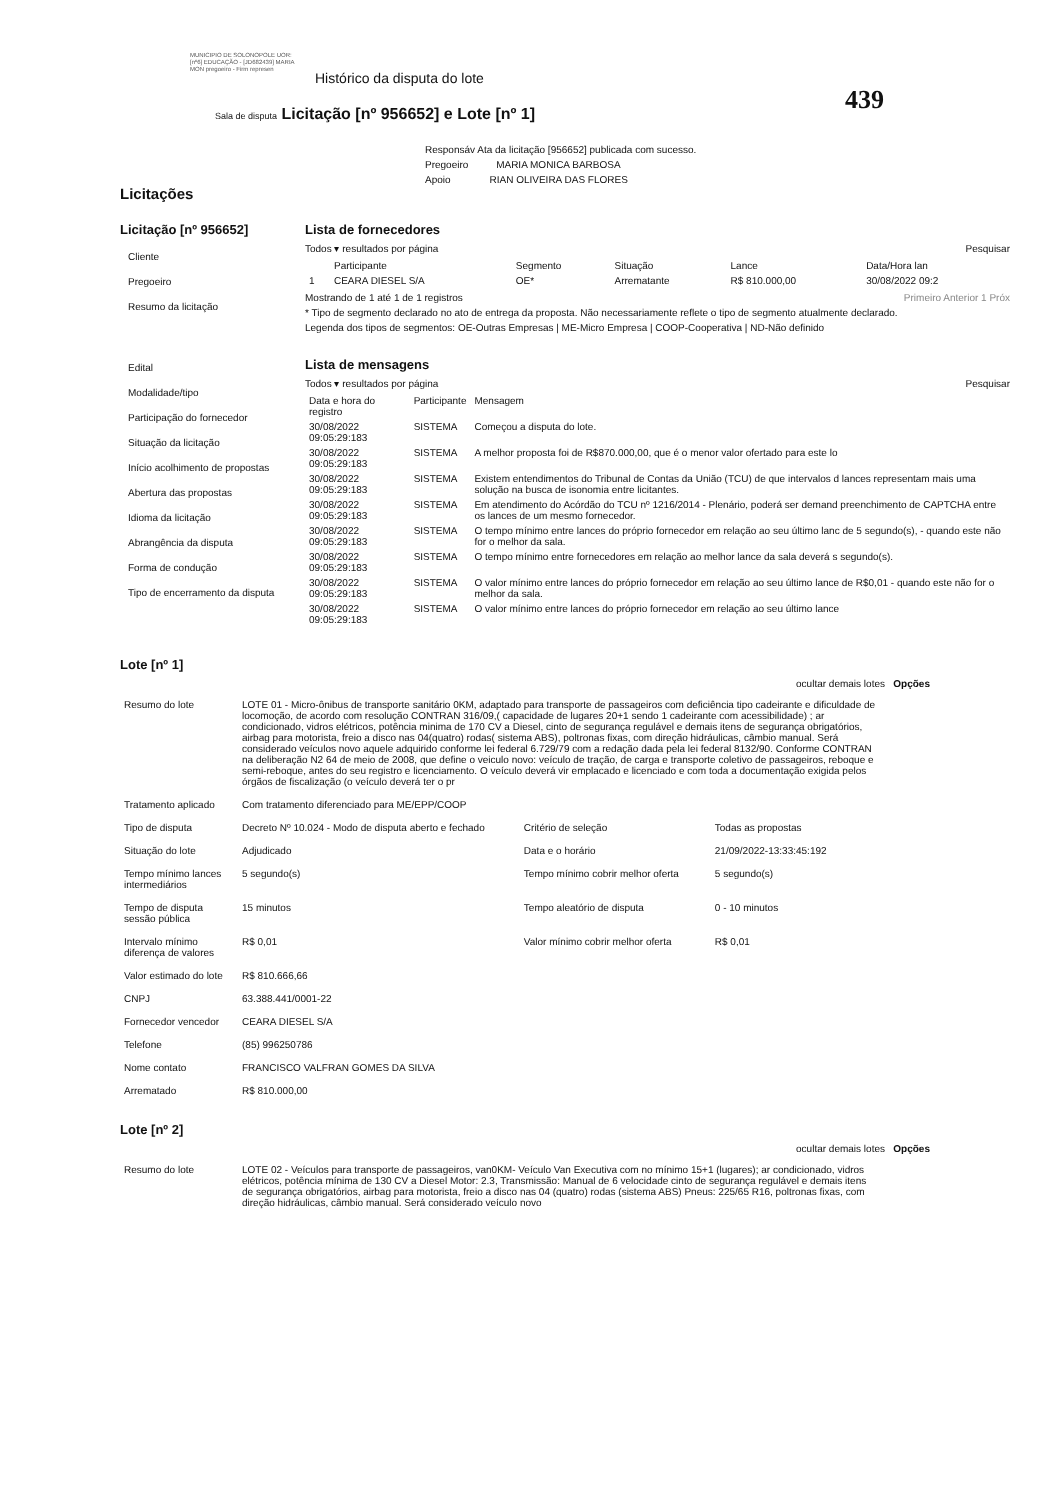MUNICIPIO DE SOLONOPOLE UOR: [nº6] EDUCAÇÃO - [JD682439] MARIA MON pregoeiro - Firm represen
Histórico da disputa do lote
439
Sala de disputa Licitação [nº 956652] e Lote [nº 1]
Licitações
Responsáv Ata da licitação [956652] publicada com sucesso.
Pregoeiro MARIA MONICA BARBOSA
Apoio RIAN OLIVEIRA DAS FLORES
Licitação [nº 956652]
Cliente
Pregoeiro
Resumo da licitação
Edital
Modalidade/tipo
Participação do fornecedor
Situação da licitação
Início acolhimento de propostas
Abertura das propostas
Idioma da licitação
Abrangência da disputa
Forma de condução
Tipo de encerramento da disputa
Lista de fornecedores
Todos ▾ resultados por página Pesquisar
| | Participante | Segmento | Situação | Lance | Data/Hora lan |
| --- | --- | --- | --- | --- | --- |
| 1 | CEARA DIESEL S/A | OE* | Arrematante | R$ 810.000,00 | 30/08/2022 09:2 |
Mostrando de 1 até 1 de 1 registros Primeiro Anterior 1 Próx
* Tipo de segmento declarado no ato de entrega da proposta. Não necessariamente reflete o tipo de segmento atualmente declarado.
Legenda dos tipos de segmentos: OE-Outras Empresas | ME-Micro Empresa | COOP-Cooperativa | ND-Não definido
Lista de mensagens
Todos ▾ resultados por página Pesquisar
| Data e hora do registro | Participante | Mensagem |
| --- | --- | --- |
| 30/08/2022 09:05:29:183 | SISTEMA | Começou a disputa do lote. |
| 30/08/2022 09:05:29:183 | SISTEMA | A melhor proposta foi de R$870.000,00, que é o menor valor ofertado para este lo |
| 30/08/2022 09:05:29:183 | SISTEMA | Existem entendimentos do Tribunal de Contas da União (TCU) de que intervalos d lances representam mais uma solução na busca de isonomia entre licitantes. |
| 30/08/2022 09:05:29:183 | SISTEMA | Em atendimento do Acórdão do TCU nº 1216/2014 - Plenário, poderá ser demand preenchimento de CAPTCHA entre os lances de um mesmo fornecedor. |
| 30/08/2022 09:05:29:183 | SISTEMA | O tempo mínimo entre lances do próprio fornecedor em relação ao seu último lanc de 5 segundo(s), - quando este não for o melhor da sala. |
| 30/08/2022 09:05:29:183 | SISTEMA | O tempo mínimo entre fornecedores em relação ao melhor lance da sala deverá s segundo(s). |
| 30/08/2022 09:05:29:183 | SISTEMA | O valor mínimo entre lances do próprio fornecedor em relação ao seu último lance de R$0,01 - quando este não for o melhor da sala. |
| 30/08/2022 09:05:29:183 | SISTEMA | O valor mínimo entre lances do próprio fornecedor em relação ao seu último lance |
Lote [nº 1]
ocultar demais lotes Opções
| Resumo do lote | LOTE 01 - Micro-ônibus de transporte sanitário 0KM, adaptado para transporte de passageiros com deficiência tipo cadeirante e dificuldade de locomoção, de acordo com resolução CONTRAN 316/09,( capacidade de lugares 20+1 sendo 1 cadeirante com acessibilidade) ; ar condicionado, vidros elétricos, potência minima de 170 CV a Diesel, cinto de segurança regulável e demais itens de segurança obrigatórios, airbag para motorista, freio a disco nas 04(quatro) rodas( sistema ABS), poltronas fixas, com direção hidráulicas, câmbio manual. Será considerado veículos novo aquele adquirido conforme lei federal 6.729/79 com a redação dada pela lei federal 8132/90. Conforme CONTRAN na deliberação N2 64 de meio de 2008, que define o veiculo novo: veículo de tração, de carga e transporte coletivo de passageiros, reboque e semi-reboque, antes do seu registro e licenciamento. O veículo deverá vir emplacado e licenciado e com toda a documentação exigida pelos órgãos de fiscalização (o veículo deverá ter o pr | | |
| Tratamento aplicado | Com tratamento diferenciado para ME/EPP/COOP | | |
| Tipo de disputa | Decreto Nº 10.024 - Modo de disputa aberto e fechado | Critério de seleção | Todas as propostas |
| Situação do lote | Adjudicado | Data e o horário | 21/09/2022-13:33:45:192 |
| Tempo mínimo lances intermediários | 5 segundo(s) | Tempo mínimo cobrir melhor oferta | 5 segundo(s) |
| Tempo de disputa sessão pública | 15 minutos | Tempo aleatório de disputa | 0 - 10 minutos |
| Intervalo mínimo diferença de valores | R$ 0,01 | Valor mínimo cobrir melhor oferta | R$ 0,01 |
| Valor estimado do lote | R$ 810.666,66 | | |
| CNPJ | 63.388.441/0001-22 | | |
| Fornecedor vencedor | CEARA DIESEL S/A | | |
| Telefone | (85) 996250786 | | |
| Nome contato | FRANCISCO VALFRAN GOMES DA SILVA | | |
| Arrematado | R$ 810.000,00 | | |
Lote [nº 2]
ocultar demais lotes Opções
| Resumo do lote | LOTE 02 - Veículos para transporte de passageiros, van0KM- Veículo Van Executiva com no mínimo 15+1 (lugares); ar condicionado, vidros elétricos, potência mínima de 130 CV a Diesel Motor: 2.3, Transmissão: Manual de 6 velocidade cinto de segurança regulável e demais itens de segurança obrigatórios, airbag para motorista, freio a disco nas 04 (quatro) rodas (sistema ABS) Pneus: 225/65 R16, poltronas fixas, com direção hidráulicas, câmbio manual. Será considerado veículo novo |